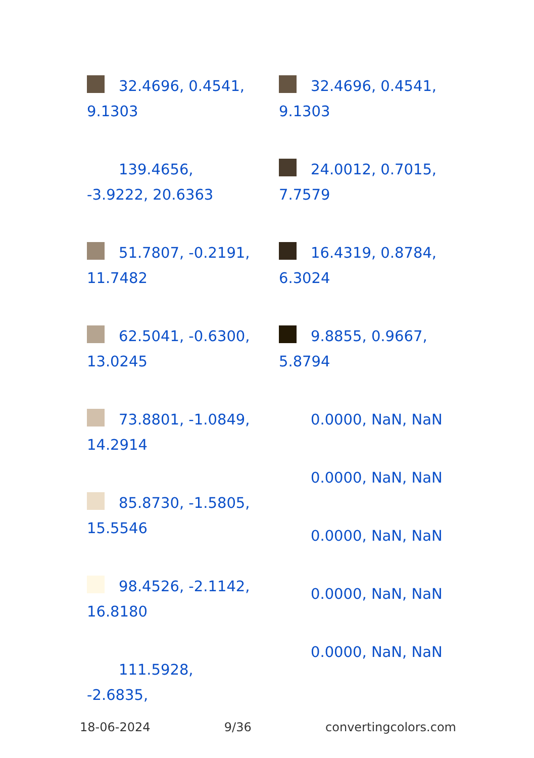32.4696, 0.4541, 9.1303
139.4656, -3.9222, 20.6363
51.7807, -0.2191, 11.7482
62.5041, -0.6300, 13.0245
73.8801, -1.0849, 14.2914
85.8730, -1.5805, 15.5546
98.4526, -2.1142, 16.8180
111.5928, -2.6835,
32.4696, 0.4541, 9.1303
24.0012, 0.7015, 7.7579
16.4319, 0.8784, 6.3024
9.8855, 0.9667, 5.8794
0.0000, NaN, NaN
0.0000, NaN, NaN
0.0000, NaN, NaN
0.0000, NaN, NaN
0.0000, NaN, NaN
18-06-2024 9/36 convertingcolors.com